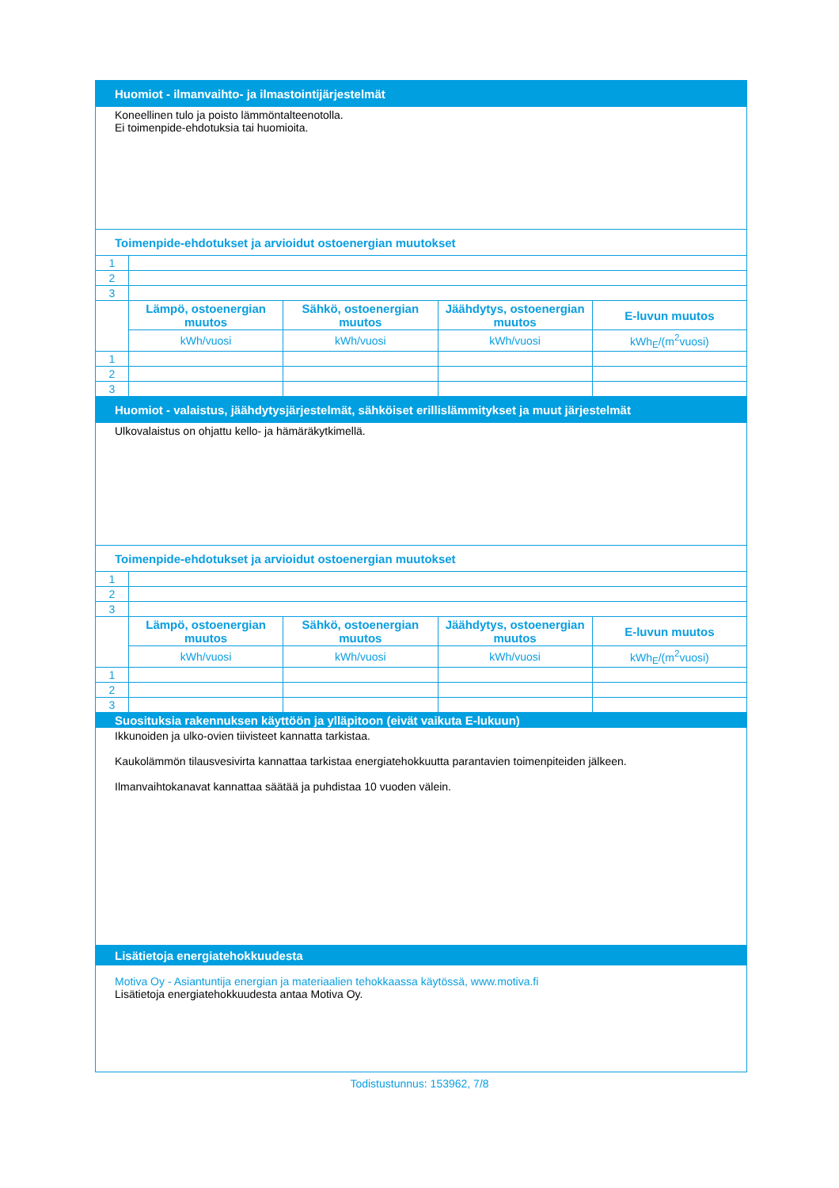| Huomiot - ilmanvaihto- ja ilmastointijärjestelmät | | | | |
| Koneellinen tulo ja poisto lämmöntalteenotolla. Ei toimenpide-ehdotuksia tai huomioita. | | | | |
| Toimenpide-ehdotukset ja arvioidut ostoenergian muutokset | | | | |
| 1 | | | | |
| 2 | | | | |
| 3 | | | | |
| | Lämpö, ostoenergian muutos | Sähkö, ostoenergian muutos | Jäähdytys, ostoenergian muutos | E-luvun muutos |
| | kWh/vuosi | kWh/vuosi | kWh/vuosi | kWh<sub>E</sub>/(m<sup>2</sup>vuosi) |
| 1 | | | | |
| 2 | | | | |
| 3 | | | | |
| Huomiot - valaistus, jäähdytysjärjestelmät, sähköiset erillislämmitykset ja muut järjestelmät | | | | |
| Ulkovalaistus on ohjattu kello- ja hämäräkytkimellä. | | | | |
| Toimenpide-ehdotukset ja arvioidut ostoenergian muutokset | | | | |
| 1 | | | | |
| 2 | | | | |
| 3 | | | | |
| | Lämpö, ostoenergian muutos | Sähkö, ostoenergian muutos | Jäähdytys, ostoenergian muutos | E-luvun muutos |
| | kWh/vuosi | kWh/vuosi | kWh/vuosi | kWh<sub>E</sub>/(m<sup>2</sup>vuosi) |
| 1 | | | | |
| 2 | | | | |
| 3 | | | | |
| Suosituksia rakennuksen käyttöön ja ylläpitoon (eivät vaikuta E-lukuun) | | | | |
| Ikkunoiden ja ulko-ovien tiivisteet kannatta tarkistaa. Kaukolämmön tilausvesivirta kannattaa tarkistaa energiatehokkuutta parantavien toimenpiteiden jälkeen. Ilmanvaihtokanavat kannattaa säätää ja puhdistaa 10 vuoden välein. | | | | |
| Lisätietoja energiatehokkuudesta | | | | |
| Motiva Oy - Asiantuntija energian ja materiaalien tehokkaassa käytössä, www.motiva.fi Lisätietoja energiatehokkuudesta antaa Motiva Oy. | | | | |
Todistustunnus: 153962, 7/8